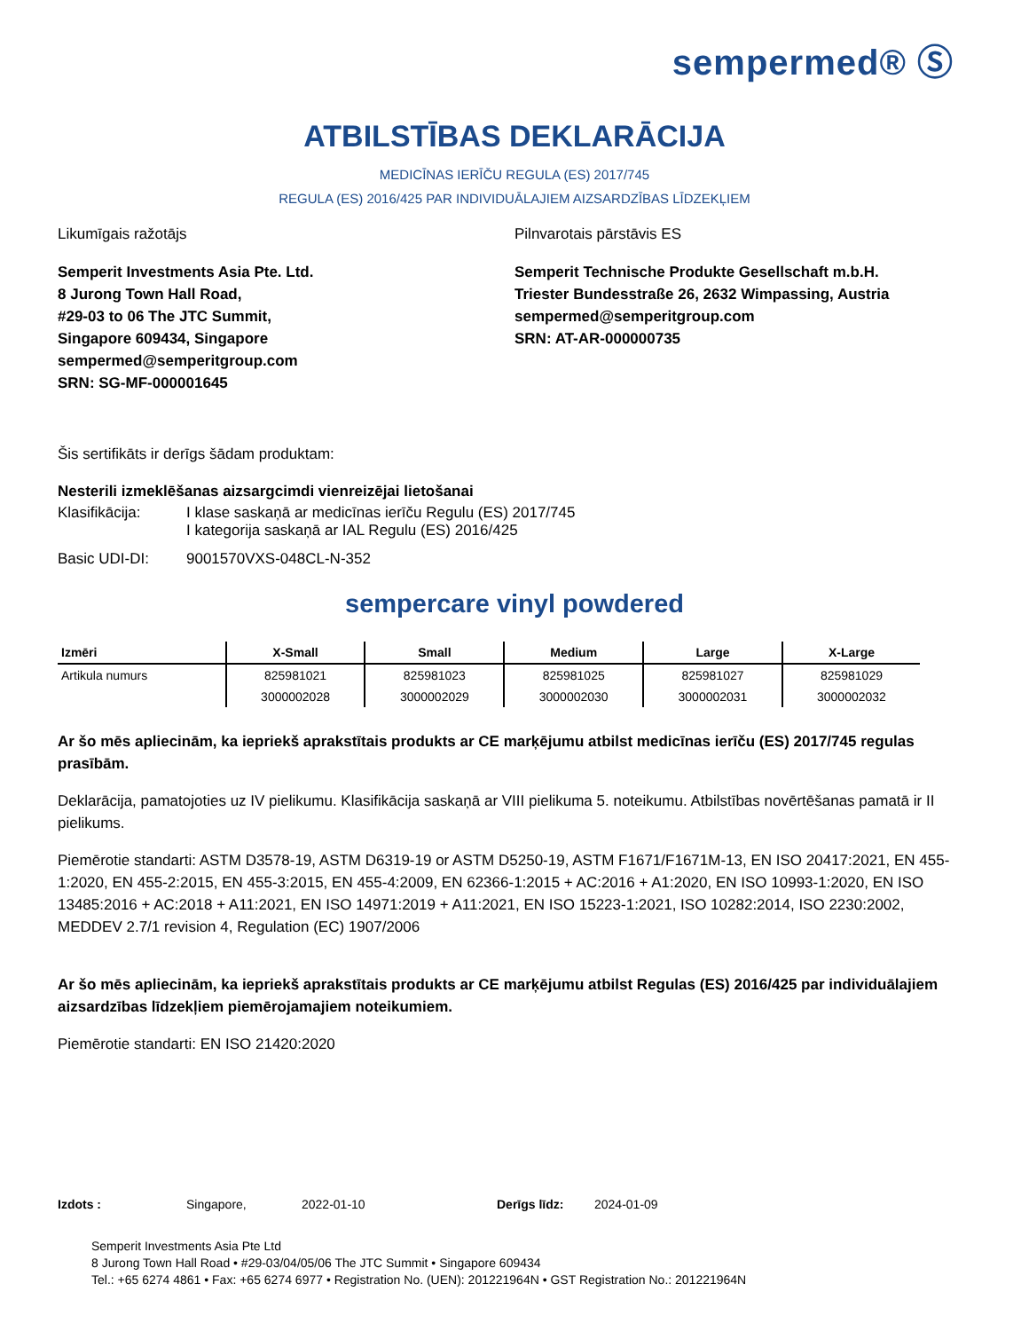sempermed® Ⓢ
ATBILSTĪBAS DEKLARĀCIJA
MEDICĪNAS IERĪČU REGULA (ES) 2017/745
REGULA (ES) 2016/425 PAR INDIVIDUĀLAJIEM AIZSARDZĪBAS LĪDZEKĻIEM
Likumīgais ražotājs
Semperit Investments Asia Pte. Ltd.
8 Jurong Town Hall Road,
#29-03 to 06 The JTC Summit,
Singapore 609434, Singapore
sempermed@semperitgroup.com
SRN: SG-MF-000001645
Pilnvarotais pārstāvis ES
Semperit Technische Produkte Gesellschaft m.b.H.
Triester Bundesstraße 26, 2632 Wimpassing, Austria
sempermed@semperitgroup.com
SRN: AT-AR-000000735
Šis sertifikāts ir derīgs šādam produktam:
Nesterili izmeklēšanas aizsargcimdi vienreizējai lietošanai
| Klasifikācija: | I klase saskaņā ar medicīnas ierīču Regulu (ES) 2017/745 I kategorija saskaņā ar IAL Regulu (ES) 2016/425 |
| Basic UDI-DI: | 9001570VXS-048CL-N-352 |
sempercare vinyl powdered
| Izmēri | X-Small | Small | Medium | Large | X-Large |
| --- | --- | --- | --- | --- | --- |
| Artikula numurs | 825981021 | 825981023 | 825981025 | 825981027 | 825981029 |
| | 3000002028 | 3000002029 | 3000002030 | 3000002031 | 3000002032 |
Ar šo mēs apliecinām, ka iepriekš aprakstītais produkts ar CE marķējumu atbilst medicīnas ierīču (ES) 2017/745 regulas prasībām.
Deklarācija, pamatojoties uz IV pielikumu. Klasifikācija saskaņā ar VIII pielikuma 5. noteikumu. Atbilstības novērtēšanas pamatā ir II pielikums.
Piemērotie standarti: ASTM D3578-19, ASTM D6319-19 or ASTM D5250-19, ASTM F1671/F1671M-13, EN ISO 20417:2021, EN 455-1:2020, EN 455-2:2015, EN 455-3:2015, EN 455-4:2009, EN 62366-1:2015 + AC:2016 + A1:2020, EN ISO 10993-1:2020, EN ISO 13485:2016 + AC:2018 + A11:2021, EN ISO 14971:2019 + A11:2021, EN ISO 15223-1:2021, ISO 10282:2014, ISO 2230:2002, MEDDEV 2.7/1 revision 4, Regulation (EC) 1907/2006
Ar šo mēs apliecinām, ka iepriekš aprakstītais produkts ar CE marķējumu atbilst Regulas (ES) 2016/425 par individuālajiem aizsardzības līdzekļiem piemērojamajiem noteikumiem.
Piemērotie standarti: EN ISO 21420:2020
Izdots : Singapore, 2022-01-10 Derīgs līdz: 2024-01-09
Semperit Investments Asia Pte Ltd
8 Jurong Town Hall Road • #29-03/04/05/06 The JTC Summit • Singapore 609434
Tel.: +65 6274 4861 • Fax: +65 6274 6977 • Registration No. (UEN): 201221964N • GST Registration No.: 201221964N